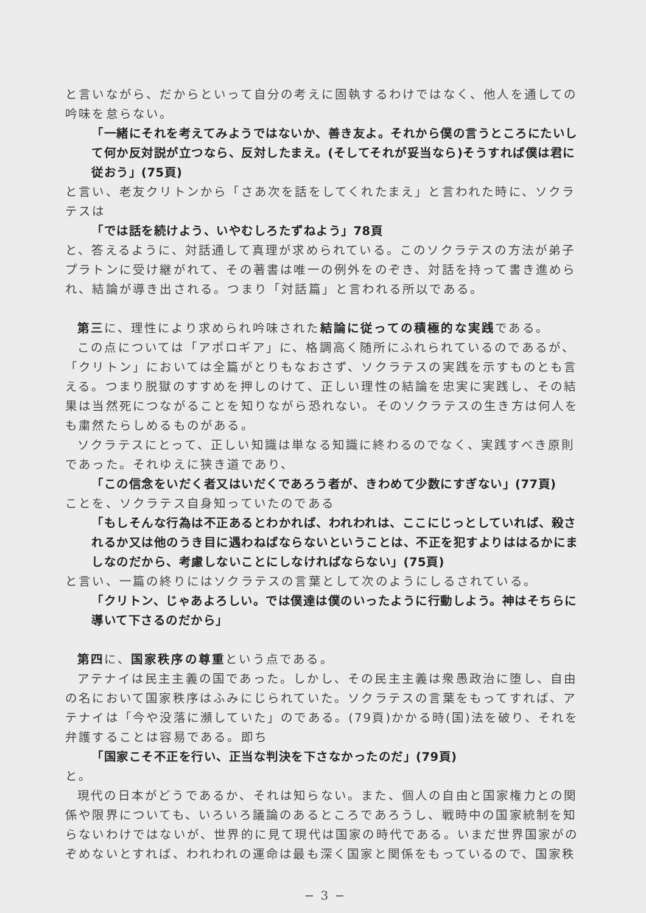と言いながら、だからといって自分の考えに固執するわけではなく、他人を通しての吟味を怠らない。
「一緒にそれを考えてみようではないか、善き友よ。それから僕の言うところにたいして何か反対説が立つなら、反対したまえ。(そしてそれが妥当なら)そうすれば僕は君に従おう」(75頁)
と言い、老友クリトンから「さあ次を話をしてくれたまえ」と言われた時に、ソクラテスは
「では話を続けよう、いやむしろたずねよう」78頁
と、答えるように、対話通して真理が求められている。このソクラテスの方法が弟子プラトンに受け継がれて、その著書は唯一の例外をのぞき、対話を持って書き進められ、結論が導き出される。つまり「対話篇」と言われる所以である。
第三に、理性により求められ吟味された結論に従っての積極的な実践である。
この点については「アポロギア」に、格調高く随所にふれられているのであるが、「クリトン」においては全篇がとりもなおさず、ソクラテスの実践を示すものとも言える。つまり脱獄のすすめを押しのけて、正しい理性の結論を忠実に実践し、その結果は当然死につながることを知りながら恐れない。そのソクラテスの生き方は何人をも粛然たらしめるものがある。
ソクラテスにとって、正しい知識は単なる知識に終わるのでなく、実践すべき原則であった。それゆえに狭き道であり、
「この信念をいだく者又はいだくであろう者が、きわめて少数にすぎない」(77頁)
ことを、ソクラテス自身知っていたのである
「もしそんな行為は不正あるとわかれば、われわれは、ここにじっとしていれば、殺されるか又は他のうき目に遇わねばならないということは、不正を犯すよりははるかにましなのだから、考慮しないことにしなければならない」(75頁)
と言い、一篇の終りにはソクラテスの言葉として次のようにしるされている。
「クリトン、じゃあよろしい。では僕達は僕のいったように行動しよう。神はそちらに導いて下さるのだから」
第四に、国家秩序の尊重という点である。
アテナイは民主主義の国であった。しかし、その民主主義は衆愚政治に堕し、自由の名において国家秩序はふみにじられていた。ソクラテスの言葉をもってすれば、アテナイは「今や没落に瀕していた」のである。(79頁)かかる時(国)法を破り、それを弁護することは容易である。即ち
「国家こそ不正を行い、正当な判決を下さなかったのだ」(79頁)
と。
現代の日本がどうであるか、それは知らない。また、個人の自由と国家権力との関係や限界についても、いろいろ議論のあるところであろうし、戦時中の国家統制を知らないわけではないが、世界的に見て現代は国家の時代である。いまだ世界国家がのぞめないとすれば、われわれの運命は最も深く国家と関係をもっているので、国家秩
− 3 −